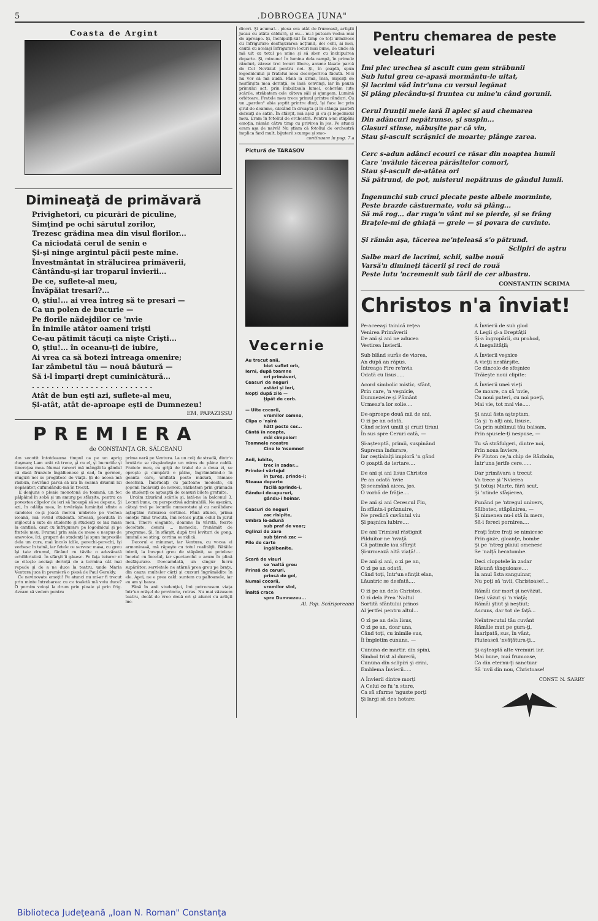5.DOBROGEA JUNA"
Coasta de Argint
Dimineaţă de primăvară
Privighetori, cu picurări de piculine,
Simţind pe ochi sărutul zorilor,
Trezesc grădina mea din visul florilor...
Ca niciodată cerul de senin e
Şi-şi ninge argintul păcii peste mine.
Învestmântat în strălucirea primăverii,
Cântându-şi iar troparul învierii...
De ce, suflete-al meu,
Învăpăiat tresari?...
O, ştiu!... ai vrea întreg să te presari —
Ca un polen de bucurie —
Pe florile nădejdilor ce 'nvie
În inimile atâtor oameni trişti
Ce-au pătimit tăcuţi ca nişte Crişti...
O, ştiu!... în oceanu-ţi de iubire,
Ai vrea ca să botezi întreaga omenire;
Iar zâmbetul tău — nouă băutură —
Să i-l împarţi drept cuminicătură...
. . . . . . . . . . . . . . . . . . . . . . . . .
Atât de bun eşti azi, suflete-al meu,
Şi-atât, atât de-aproape eşti de Dumnezeu!
EM. PAPAZISSU
PREMIERA
de CONSTANŢA GR. SĂLCEANU
Am socotit întotdeauna timpul ca pe un aprig duşman; l-am urât că trece, şi cu el, şi bucuriile şi tinereţea mea. Numai rareori mă mângâi la gândul că dacă frunzele îngălbenesc şi cad, în germen, muguri noi se pregătesc de viaţă. Şi de aceea mă răsbun, nevrând parcă să iau în seamă drumul lui nepăsător, cufundându-mă în trecut.
E deajuns o ploaie monotonă de toamnă, un foc pâlpâind în sobă şi un amurg pe sfârşite, pentru ca povestea clipelor de ieri să înceapă să se depene. Şi azi, în odăiţa mea, în tovărăşia luminiţei sfinte a candelei ce-şi joacă mereu umbrele pe vechea icoană, mă revăd studentă. Sfioasă, pierdută în mijlocul a sute de studente şi studenţi ce iau masa la cantină, caut cu înfrigurare pe logodnicul şi pe fratele meu. Drumul prin sala de mese e nespus de anevoios. Ici, grupuri de studenţi îşi spun impresiile dela un curs, mai încolo idile, perechi-perechi, îşi vorbesc în taină, iar fetele ce servesc masa, cu greu îşi taie drumul, făcând cu tăvile o adevărată echilibristică. În sfârşit îi găsesc. Pe faţa tuturor ni se citeşte aceiaşi dorinţă de a termina cât mai repede şi de a ne duce la teatru, unde Maria Ventura juca în premieră o piesă de Paul Geraldy.
Ce nevinovate emoţii! Pe atunci nu mi-ar fi trecut prin minte întrebarea: cu ce toaletă mă voiu duce? O pornim voioşi la drum prin ploaie şi prin frig. Aveam să vedem pentru
prima oară pe Ventura. La un colţ de stradă, dintr'o brutărie se răspândeşte un miros de pâine caldă. Fratele meu, cu grijă de traiul de a doua zi, se opreşte şi cumpără o pâine, îngrămădind-o în geanta care, umflată peste măsură, rămase deschisă. Îmbrăcaţi cu paltoane modeste, cu şoşonii încărcaţi de noroiu, răzbatem prin grămada de studenţi ce aşteaptă de ceasuri bilete gratuite.
Urcăm zburând scările şi, iată-ne la balconul 3. Locuri bune, cu perspectivă admirabilă. Ne aşezăm, câteşi trei pe locurile numerotate şi cu nerăbdare aşteptăm ridicarea cortinei. Până atunci, prima emoţie fiind trecută, îmi rotesc puţin ochii în jurul meu. Tinere elegante, doamne în vârstă, foarte decoltate, domni ... monoclu, frenămăt de programe. Şi, în sfârşit, după trei lovituri de gong, luminile se sting, cortina se ridică.
Decorul e minunat, iar Ventura, cu vocea ei armonioasă, mă răpeşte cu totul realităţii. Bătăile inimii, la început greu de stăpânit, se potolesc încetul cu încetul, iar spectacolul e acum în plină desfăşurare. Deocamdată, un singur lucru supărător: servietele ne atârnă prea greu pe braţe, din cauza multelor cărţi şi cursuri îngrămădite în ele. Apoi, ne e prea cald: suntem cu paltoanele, iar eu am şi basca.
Până în anii studenţiei, îmi petrecusem viaţa într'un orăşel de provincie, retras. Nu mai văzusem teatru, decât de vreo două ori şi atunci cu artişti me-
diocri. Şi acuma!... piesa era atât de frumoasă, artiştii jucau cu atâta căldură, şi eu... nu-i puteam vedea mai de aproape. Şi, închipuiţi-vă! În timp ce toţi urmăresc cu înfrigurare desfăşurarea acţiunii, doi ochi, ai mei, caută cu aceiaşi înfrigurare locuri mai bune, de unde să mă uit cu totul pe mine şi să sbor cu închipuirea departe. Şi, minune! În lumina dela rampă, în primele rânduri, zăresc trei locuri libere, anume lăsate parcă de Cel Nevăzut pentru noi. Şi, în şoaptă, spun logodnicului şi fratelui meu descoperirea făcută. Nici nu vor să mă audă. Până la urmă, însă, mişcaţi de nesfârşita mea dorinţă, se lasă convinşi, iar în pauza primului act, prin îmbulzeala lumei, coborâm iute scările, străbatem cele câteva săli şi ajungem. Lumină orbitoare. Fratele meu trece primul printre rânduri. Cu un „pardon" abia şoptit printre dinţi, îşi face loc prin şirul de doamne, călcând în dreapta şi în stânga pantofi delicaţi de satin. În sfârşit, mă aşez şi eu şi logodnicul meu. Eram în fotoliul de orchestră. Pentru a-mi stăpâni emoţia, rămân câtva timp cu privirea în jos. Pe atunci eram aşa de naivă! Nu ştiam că fotoliul de orchestră implica fard mult, bijuterii scumpe şi smo-
continuare în pag. 7 a
Pictură de TARASOV
Vecernie
Au trecut anii,
biet suflet orb,
Ierni, după toamne
ori primăveri,
Ceasuri de neguri
astăzi şi ieri,
Nopţi după zile —
ţipăt de corb.
— Uite cocorii,
vremilor semne,
Clipa o 'nşiră
hăt! peste cer...
Cântă în noapte,
mâi cimpoier!
Toamnele noastre
Cine le 'nsemne!
Anii, iubito,
trec în zadar...
Prinde-i vârtejul
în ţureş, prinde-i;
Steaua departe
facilă aprinde-i,
Gându-i de-apururi,
gându-i hoinar.
Ceasuri de neguri
zac risipite,
Umbra le-adună
sub praf de veac;
Oglinzi de zare
sub ţărnă zac —
File de carte
îngălbenite.
Scară de visuri
se 'naltă greu
Prinsă de ceruri,
prinsă de gol,
Numai cocorii,
vremilor stol,
Înaltă crace
spre Dumnezeu...
Al. Pop. Scărişoreanu
Pentru chemarea de peste veleaturi
Îmi plec urechea şi ascult cum gem străbunii
Sub lutul greu ce-apasă mormântu-le uitat,
Şi lacrimi văd într'una cu versul legănat
Şi plâng plecându-şi fruntea cu mine'n când gorunii.
Cerul frunţii mele iară îl aplec şi aud chemarea
Din adâncuri nepătrunse, şi suspin...
Glasuri stinse, năbuşite par că vin,
Stau şi-ascult scrâşnici de moarte; plânge zarea.
Cerc s-adun adânci ecouri ce răsar din noaptea humii
Care 'nvăluie tăcerea părăsitelor comori,
Stau şi-ascult de-atâtea ori
Să pătrund, de pot, misterul nepătruns de gândul lumii.
Îngenunchi sub cruci plecate peste albele morminte,
Peste brazde căstuernate, voiu să plâng...
Să mă rog... dar ruga'n vânt mi se pierde, şi se frâng
Braţele-mi de ghiaţă — grele — şi povara de cuvinte.
Şi rămân aşa, tăcerea ne'nţeleasă s'o pătrund.
Sclipiri de aştru
Salbe mari de lacrimi, schii, salbe nouă
Varsă'n dimineţi tăcerii şi reci de rouă
Peste lutu 'ncremenit sub tării de cer albastru.
CONSTANTIN SCRIMA
Christos n'a înviat!
Pe-aceeaşi tainică reţea
Venirea Primăverii
De ani şi ani ne aducea
Vestirea Învierii.
Sub blând surâs de viorea,
An după an răpus,
Întreaga Fire re'nvia
Odată cu Iisus.....
Acord simbolic mistic, sfânt,
Prin care, 'n veşnicie,
Dumnezeire şi Pământ
Urmeaz'a lor solie....
De-aproape două mii de ani,
O zi pe an odată,
Când sclavi umili şi cruzi tirani
În sus spre Ceruri cată, —
Şi-aşteaptă, primii, suspinând
Suprema îndurare,
Iar ceştialalţi imploră 'n gând
O şoaptă de iertare....
De ani şi ani Iisus Christos
Pe an odată 'nvie
Şi seamănă aicea, jos,
O vorbă de frăţie....
De ani şi ani Cerescul Fiu,
În sfânta-i prăznuire,
Ne predică cuvântul viu
Şi paşnica iubire....
De ani Trimisul răstignit
Pilduitor ne 'nvaţă
Că patimile iau sfârşit
Şi-urmează altă viaţă!...
De ani şi ani, o zi pe an,
O zi pe an odată,
Când toţi, într'un sfinţit elan,
Lăuntric se desfată....
O zi pe an dela Christos,
O zi dela Prea 'Naltul
Sortită sfântului prinos
Al jertfei pentru altul...
O zi pe an dela Iisus,
O zi pe an, doar una,
Când toţi, cu inimile sus,
Îi împletim cununa, —
Cununa de martir, din spini,
Simbol trist al durerii,
Cununa din sclipiri şi crini,
Emblema Învierii.....
A Învierii dintre morţi
A Celui ce fu 'n stare,
Ca să sfarme 'nguste porţi
Şi largi să dea hotare;
A Învierii de sub glod
A Legii şi-a Dreptăţii
Şi-a îngropării, cu prohod,
A Inegalităţii;
A Învierii veşnice
A vieţii nesfârşite,
Ce dincolo de sfeşnice
Trăieşte noui clipite:
A Învierii unei vieţi
Ce moare, ca să 'nvie,
Cu noui puteri, cu noi poeţi,
Mai vie, tot mai vie.....
Şi anul ăsta aşteptam,
Ca şi 'n alţi ani, Iisuse,
Ca prin sublimul tău balsam,
Prin spusele-ţi nespuse, —
Tu să străfulgeri, dintre noi,
Prin noua înviere,
Pe Pluton ce,'n chip de Războiu,
Într'una jertfe cere......
Dar primăvara a trecut
Va trece şi 'Nvierea
Şi totuşi Marte, fără scut,
Şi 'ntinde sfâşierea,
Punând pe 'ntregul univers,
Sălbatec, stăpânirea, —
Şi nimenea nu-i stă în mers,
Să-i fereci pornirea....
Fraţi între fraţi se nimicesc
Prin gaze, gloanţe, bombe
Şi pe 'ntreg plaiul omenesc
Se 'nalţă hecatombe.
Deci clopotele în zadar
Răsună tânguioase....
În anul ăsta sanguinar,
Nu poţi să 'nvii, Christoase!...
Rămâi dar mort şi nevăzut,
Deşi văzut şi 'n viaţă;
Rămâi ştiut şi neştiut;
Ascuns, dar tot de faţă...
Neîntrecutul tău cuvânt
Rămâie mut pe gura-ţi,
Înaripată, sus, în vânt,
Plutească 'nvăţătura-ţi...
Şi-aşteaptă alte vremuri iar,
Mai bune, mai frumoase,
Ca din eternu-ţi sanctuar
Să 'nvii din nou, Christoase!
CONST. N. SARRY
Biblioteca Judeţeană „Ioan N. Roman" Constanţa